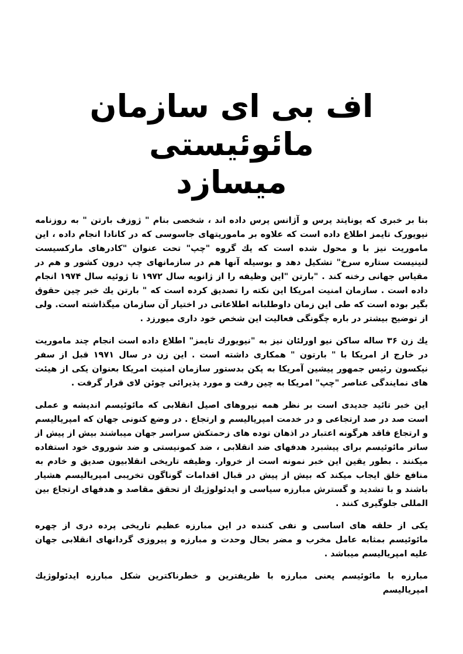اف بی ای سازمان مائوئیستی
میسازد
بنا بر خبری که یونایتد پرس و آژانس پرس داده اند ، شخصی بنام " ژوزف بارتن " به روزنامه نیویورک تایمز اطلاع داده است که علاوه بر ماموریتهای جاسوسی که در کانادا انجام داده ، این ماموریت نیز با و محول شده است که یك گروه "چپ" تحت عنوان "کادرهای مارکسیست لنینیست ستاره سرخ" تشکیل دهد و بوسیله آنها هم در سازمانهای چپ درون کشور و هم در مقیاس جهانی رخنه کند . "بارتن "این وظیفه را از ژانویه سال ۱۹۷۲ تا ژوئیه سال ۱۹۷۴ انجام داده است . سازمان امنیت امریکا این نکته را تصدیق کرده است که " بارتن یك خبر چین حقوق بگیر بوده است که طی این زمان داوطلبانه اطلاعاتی در اختیار آن سازمان میگذاشته است. ولی از توضیح بیشتر در باره چگونگی فعالیت این شخص خود داری میورزد .
یك زن ۳۶ ساله ساکن نیو اورلئان نیز به "نیویورك تایمز" اطلاع داده است انجام چند ماموریت در خارج از امریکا با " بارتون " همکاری داشته است . این زن در سال ۱۹۷۱ قبل از سفر نیکسون رئیس جمهور پیشین آمریکا به پکن بدستور سازمان امنیت امریکا بعنوان یکی از هیئت های نمایندگی عناصر "چپ" امریکا به چین رفت و مورد پذیرائی چوئن لای قرار گرفت .
این خبر تائید جدیدی است بر نظر همه نیروهای اصیل انقلابی که مائوئیسم اندیشه و عملی است صد در صد ارتجاعی و در خدمت امپریالیسم و ارتجاع . در وضع کنونی جهان که امپریالیسم و ارتجاع فاقد هرگونه اعتبار در اذهان توده های زحمتکش سراسر جهان میباشند بیش از پیش از ساتر مائوئیسم برای پیشبرد هدفهای ضد انقلابی ، ضد کمونیستی و ضد شوروی خود استفاده میکنند . بطور یقین این خبر نمونه است از خروار. وظیفه تاریخی انقلابیون صدیق و خادم به منافع خلق ایجاب میکند که بیش از پیش در قبال اقدامات گوناگون تخریبی امپریالیسم هشیار باشند و با تشدید و گسترش مبارزه سیاسی و ایدئولوژیك از تحقق مقاصد و هدفهای ارتجاع بین المللی جلوگیری کنند .
یکی از حلقه های اساسی و نفی کننده در این مبارزه عظیم تاریخی پرده دری از چهره مائوئیسم بمثابه عامل مخرب و مضر بحال وحدت و مبارزه و پیروزی گردانهای انقلابی جهان علیه امپریالیسم میباشد .
مبارزه با مائوئیسم یعنی مبارزه با ظریفترین و خطرناکترین شکل مبارزه ایدئولوژیك امپریالیسم